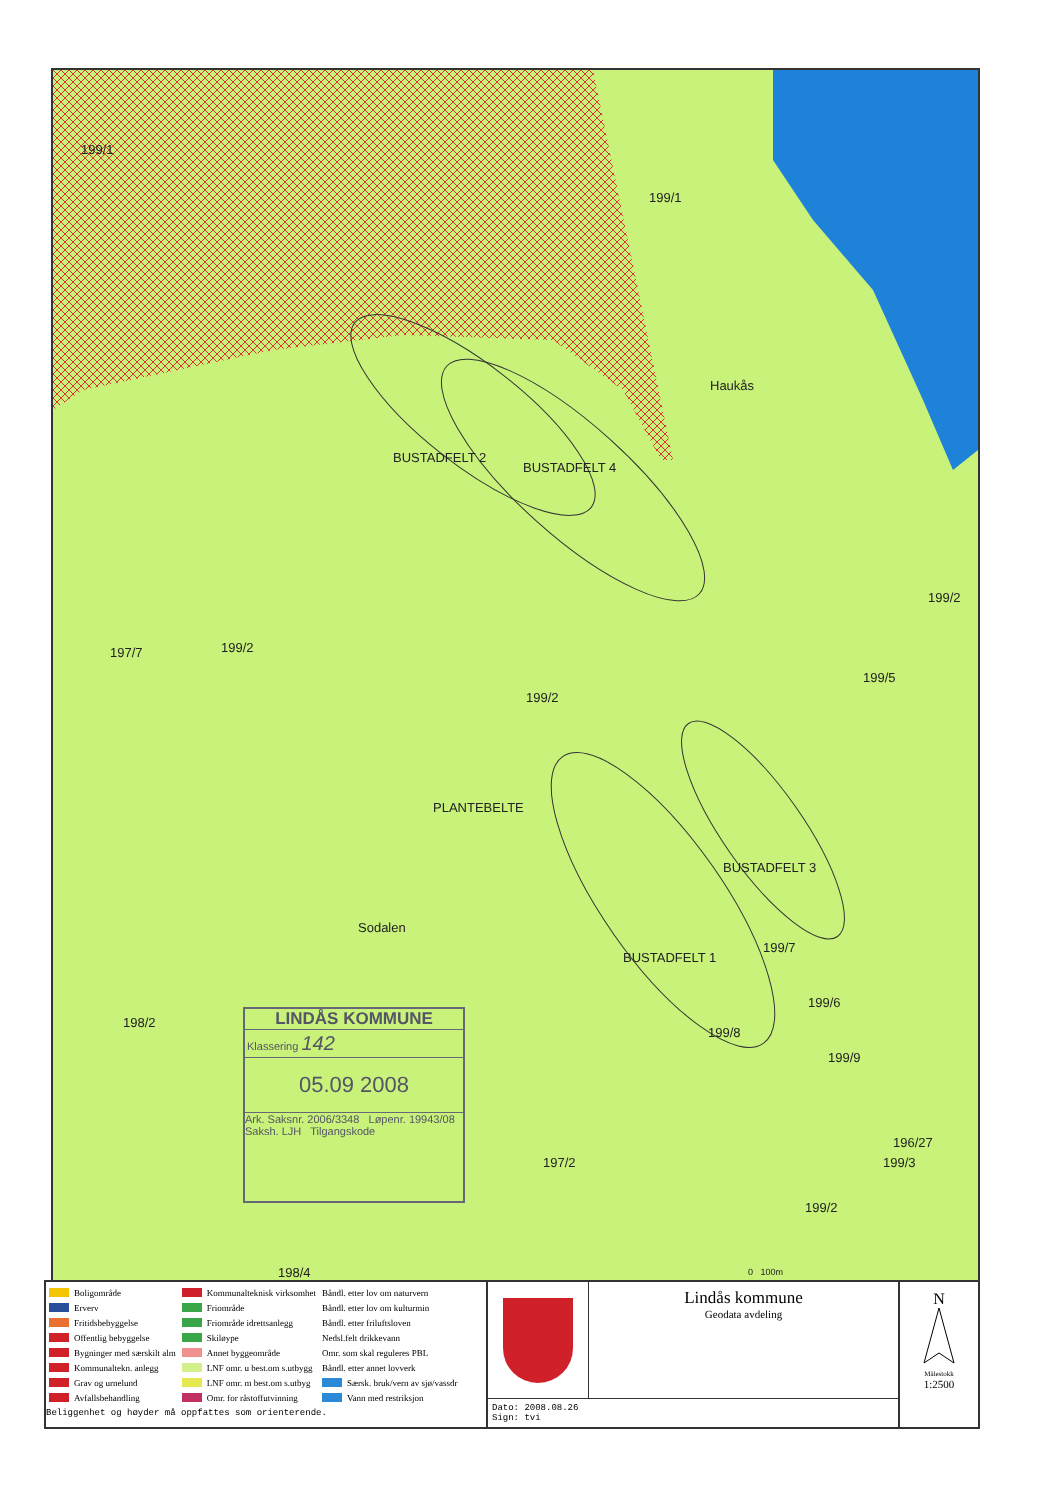199/1
199/1
Haukås
199/2
197/7 199/2
199/2
199/5
BUSTADFELT 4
BUSTADFELT 2
PLANTEBELTE
BUSTADFELT 3
BUSTADFELT 1
Sodalen
199/7
199/6
199/8
199/9
198/2
197/2
196/27
199/3
199/2
198/4 0 100m
LINDÅS KOMMUNE
Klassering 142
05.09 2008
Ark. Saksnr. 2006/3348 Løpenr. 19943/08
Saksh. LJH Tilgangskode
| Boligområde Erverv Fritidsbebyggelse Offentlig bebyggelse Bygninger med særskilt alm Kommunaltekn. anlegg Grav og urnelund Avfallsbehandling | Kommunalteknisk virksomhet Friområde Friområde idrettsanlegg Skiløype Annet byggeområde LNF omr. u best.om s.utbygg LNF omr. m best.om s.utbyg Omr. for råstoffutvinning | Båndl. etter lov om naturvern Båndl. etter lov om kulturmin Båndl. etter friluftsloven Nedsl.felt drikkevann Omr. som skal reguleres PBL Båndl. etter annet lovverk Særsk. bruk/vern av sjø/vassdr Vann med restriksjon |
Beliggenhet og høyder må oppfattes som orienterende.
Lindås kommune
Geodata avdeling
Dato: 2008.08.26
Sign: tvi
N
Målestokk
1:2500